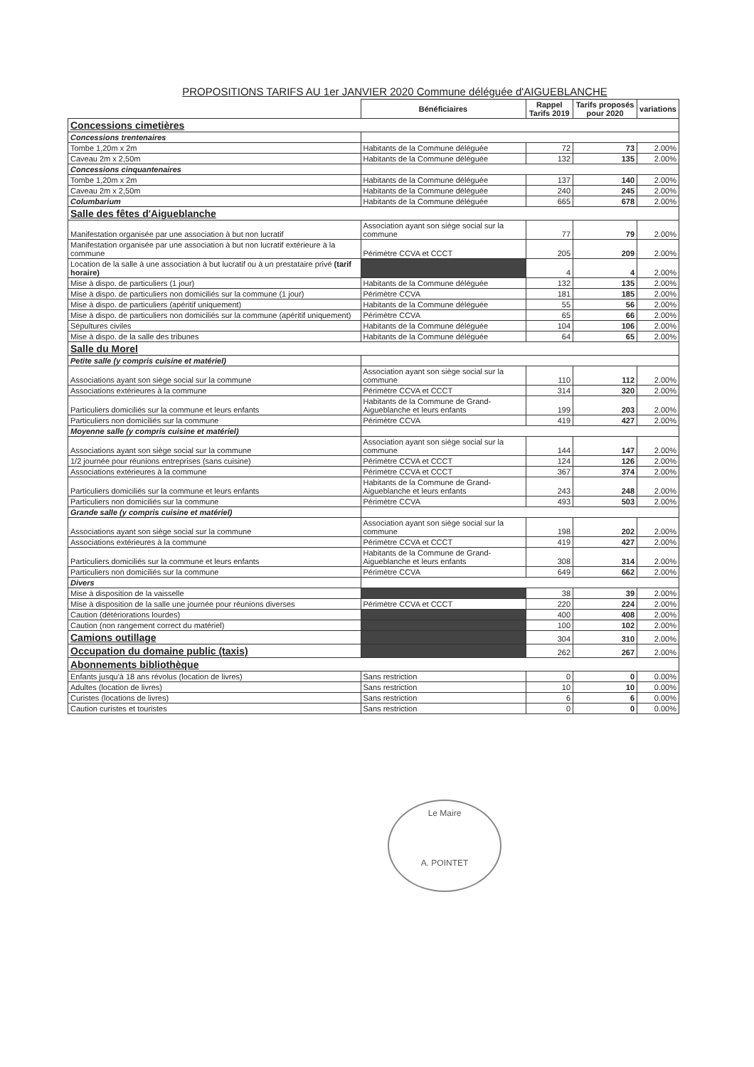PROPOSITIONS TARIFS AU 1er JANVIER 2020 Commune déléguée d'AIGUEBLANCHE
| | Bénéficiaires | Rappel Tarifs 2019 | Tarifs proposés pour 2020 | variations |
| Concessions cimetières | | | | |
| Concessions trentenaires | | | | |
| Tombe 1,20m x 2m | Habitants de la Commune déléguée | 72 | 73 | 2.00% |
| Caveau 2m x 2,50m | Habitants de la Commune déléguée | 132 | 135 | 2.00% |
| Concessions cinquantenaires | | | | |
| Tombe 1,20m x 2m | Habitants de la Commune déléguée | 137 | 140 | 2.00% |
| Caveau 2m x 2,50m | Habitants de la Commune déléguée | 240 | 245 | 2.00% |
| Columbarium | Habitants de la Commune déléguée | 665 | 678 | 2.00% |
| Salle des fêtes d'Aigueblanche | | | | |
| Manifestation organisée par une association à but non lucratif | Association ayant son siège social sur la commune | 77 | 79 | 2.00% |
| Manifestation organisée par une association à but non lucratif extérieure à la commune | Périmètre CCVA et CCCT | 205 | 209 | 2.00% |
| Location de la salle à une association à but lucratif ou à un prestataire privé (tarif horaire) | | 4 | 4 | 2.00% |
| Mise à dispo. de particuliers (1 jour) | Habitants de la Commune déléguée | 132 | 135 | 2.00% |
| Mise à dispo. de particuliers non domiciliés sur la commune (1 jour) | Périmètre CCVA | 181 | 185 | 2.00% |
| Mise à dispo. de particuliers (apéritif uniquement) | Habitants de la Commune déléguée | 55 | 56 | 2.00% |
| Mise à dispo. de particuliers non domiciliés sur la commune (apéritif uniquement) | Périmètre CCVA | 65 | 66 | 2.00% |
| Sépultures civiles | Habitants de la Commune déléguée | 104 | 106 | 2.00% |
| Mise à dispo. de la salle des tribunes | Habitants de la Commune déléguée | 64 | 65 | 2.00% |
| Salle du Morel | | | | |
| Petite salle (y compris cuisine et matériel) | | | | |
| Associations ayant son siège social sur la commune | Association ayant son siège social sur la commune | 110 | 112 | 2.00% |
| Associations extérieures à la commune | Périmètre CCVA et CCCT | 314 | 320 | 2.00% |
| Particuliers domiciliés sur la commune et leurs enfants | Habitants de la Commune de Grand-Aigueblanche et leurs enfants | 199 | 203 | 2.00% |
| Particuliers non domiciliés sur la commune | Périmètre CCVA | 419 | 427 | 2.00% |
| Moyenne salle (y compris cuisine et matériel) | | | | |
| Associations ayant son siège social sur la commune | Association ayant son siège social sur la commune | 144 | 147 | 2.00% |
| 1/2 journée pour réunions entreprises (sans cuisine) | Périmètre CCVA et CCCT | 124 | 126 | 2.00% |
| Associations extérieures à la commune | Périmètre CCVA et CCCT | 367 | 374 | 2.00% |
| Particuliers domiciliés sur la commune et leurs enfants | Habitants de la Commune de Grand-Aigueblanche et leurs enfants | 243 | 248 | 2.00% |
| Particuliers non domiciliés sur la commune | Périmètre CCVA | 493 | 503 | 2.00% |
| Grande salle (y compris cuisine et matériel) | | | | |
| Associations ayant son siège social sur la commune | Association ayant son siège social sur la commune | 198 | 202 | 2.00% |
| Associations extérieures à la commune | Périmètre CCVA et CCCT | 419 | 427 | 2.00% |
| Particuliers domiciliés sur la commune et leurs enfants | Habitants de la Commune de Grand-Aigueblanche et leurs enfants | 308 | 314 | 2.00% |
| Particuliers non domiciliés sur la commune | Périmètre CCVA | 649 | 662 | 2.00% |
| Divers | | | | |
| Mise à disposition de la vaisselle | | 38 | 39 | 2.00% |
| Mise à disposition de la salle une journée pour réunions diverses | Périmètre CCVA et CCCT | 220 | 224 | 2.00% |
| Caution (détériorations lourdes) | | 400 | 408 | 2.00% |
| Caution (non rangement correct du matériel) | | 100 | 102 | 2.00% |
| Camions outillage | | 304 | 310 | 2.00% |
| Occupation du domaine public (taxis) | | 262 | 267 | 2.00% |
| Abonnements bibliothèque | | | | |
| Enfants jusqu'à 18 ans révolus (location de livres) | Sans restriction | 0 | 0 | 0.00% |
| Adultes (location de livres) | Sans restriction | 10 | 10 | 0.00% |
| Curistes (locations de livres) | Sans restriction | 6 | 6 | 0.00% |
| Caution curistes et touristes | Sans restriction | 0 | 0 | 0.00% |
Le Maire
A. POINTET